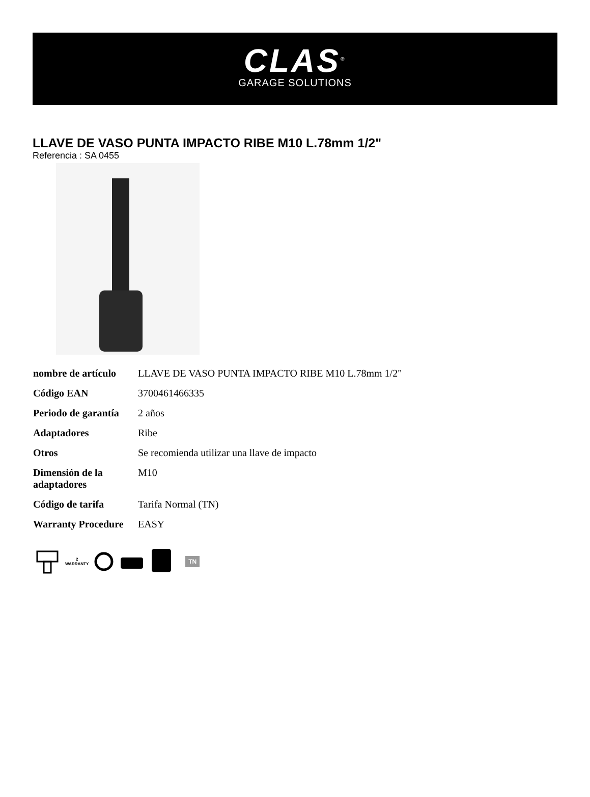CLAS<sup>®</sup>
GARAGE SOLUTIONS
LLAVE DE VASO PUNTA IMPACTO RIBE M10 L.78mm 1/2"
Referencia : SA 0455
| nombre de artículo | LLAVE DE VASO PUNTA IMPACTO RIBE M10 L.78mm 1/2" |
| Código EAN | 3700461466335 |
| Periodo de garantía | 2 años |
| Adaptadores | Ribe |
| Otros | Se recomienda utilizar una llave de impacto |
| Dimensión de la adaptadores | M10 |
| Código de tarifa | Tarifa Normal (TN) |
| Warranty Procedure | EASY |
2
WARRANTY TN